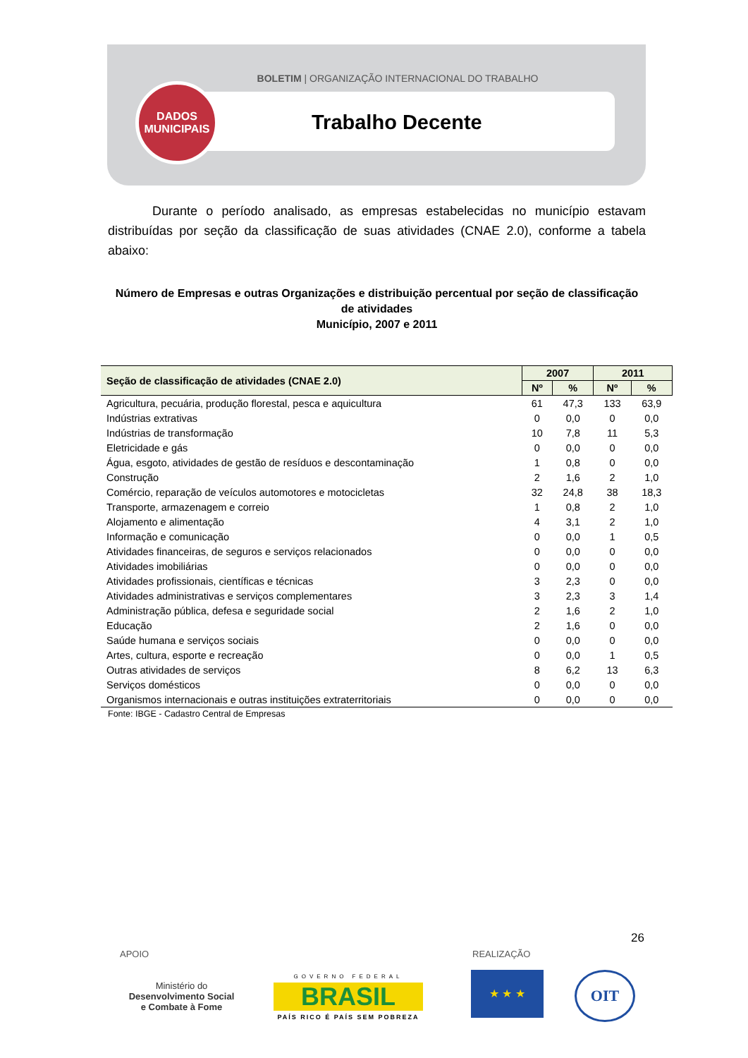BOLETIM | ORGANIZAÇÃO INTERNACIONAL DO TRABALHO
Trabalho Decente
DADOS
MUNICIPAIS
Durante o período analisado, as empresas estabelecidas no município estavam distribuídas por seção da classificação de suas atividades (CNAE 2.0), conforme a tabela abaixo:
Número de Empresas e outras Organizações e distribuição percentual por seção de classificação de atividades
Município, 2007 e 2011
| Seção de classificação de atividades (CNAE 2.0) | 2007 | | 2011 | |
| --- | --- | --- | --- | --- |
| | Nº | % | Nº | % |
| Agricultura, pecuária, produção florestal, pesca e aquicultura | 61 | 47,3 | 133 | 63,9 |
| Indústrias extrativas | 0 | 0,0 | 0 | 0,0 |
| Indústrias de transformação | 10 | 7,8 | 11 | 5,3 |
| Eletricidade e gás | 0 | 0,0 | 0 | 0,0 |
| Água, esgoto, atividades de gestão de resíduos e descontaminação | 1 | 0,8 | 0 | 0,0 |
| Construção | 2 | 1,6 | 2 | 1,0 |
| Comércio, reparação de veículos automotores e motocicletas | 32 | 24,8 | 38 | 18,3 |
| Transporte, armazenagem e correio | 1 | 0,8 | 2 | 1,0 |
| Alojamento e alimentação | 4 | 3,1 | 2 | 1,0 |
| Informação e comunicação | 0 | 0,0 | 1 | 0,5 |
| Atividades financeiras, de seguros e serviços relacionados | 0 | 0,0 | 0 | 0,0 |
| Atividades imobiliárias | 0 | 0,0 | 0 | 0,0 |
| Atividades profissionais, científicas e técnicas | 3 | 2,3 | 0 | 0,0 |
| Atividades administrativas e serviços complementares | 3 | 2,3 | 3 | 1,4 |
| Administração pública, defesa e seguridade social | 2 | 1,6 | 2 | 1,0 |
| Educação | 2 | 1,6 | 0 | 0,0 |
| Saúde humana e serviços sociais | 0 | 0,0 | 0 | 0,0 |
| Artes, cultura, esporte e recreação | 0 | 0,0 | 1 | 0,5 |
| Outras atividades de serviços | 8 | 6,2 | 13 | 6,3 |
| Serviços domésticos | 0 | 0,0 | 0 | 0,0 |
| Organismos internacionais e outras instituições extraterritoriais | 0 | 0,0 | 0 | 0,0 |
Fonte: IBGE - Cadastro Central de Empresas
26
APOIO REALIZAÇÃO
Ministério do
Desenvolvimento Social
e Combate à Fome
GOVERNO FEDERAL
BRASIL
PAÍS RICO É PAÍS SEM POBREZA
★ ★ ★ OIT